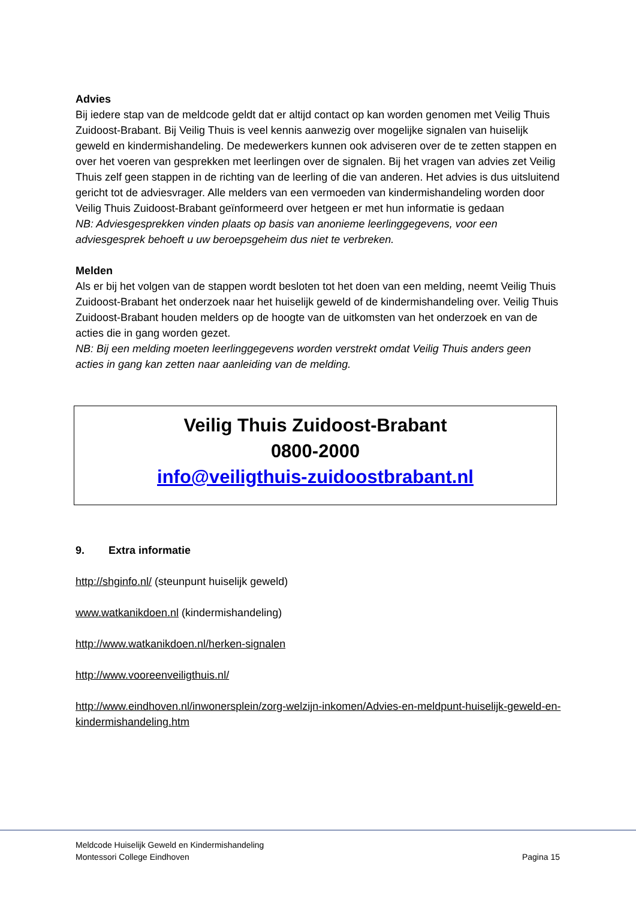Advies
Bij iedere stap van de meldcode geldt dat er altijd contact op kan worden genomen met Veilig Thuis Zuidoost-Brabant. Bij Veilig Thuis is veel kennis aanwezig over mogelijke signalen van huiselijk geweld en kindermishandeling. De medewerkers kunnen ook adviseren over de te zetten stappen en over het voeren van gesprekken met leerlingen over de signalen. Bij het vragen van advies zet Veilig Thuis zelf geen stappen in de richting van de leerling of die van anderen. Het advies is dus uitsluitend gericht tot de adviesvrager. Alle melders van een vermoeden van kindermishandeling worden door Veilig Thuis Zuidoost-Brabant geïnformeerd over hetgeen er met hun informatie is gedaan
NB: Adviesgesprekken vinden plaats op basis van anonieme leerlinggegevens, voor een adviesgesprek behoeft u uw beroepsgeheim dus niet te verbreken.
Melden
Als er bij het volgen van de stappen wordt besloten tot het doen van een melding, neemt Veilig Thuis Zuidoost-Brabant het onderzoek naar het huiselijk geweld of de kindermishandeling over. Veilig Thuis Zuidoost-Brabant houden melders op de hoogte van de uitkomsten van het onderzoek en van de acties die in gang worden gezet.
NB: Bij een melding moeten leerlinggegevens worden verstrekt omdat Veilig Thuis anders geen acties in gang kan zetten naar aanleiding van de melding.
Veilig Thuis Zuidoost-Brabant
0800-2000
info@veiligthuis-zuidoostbrabant.nl
9. Extra informatie
http://shginfo.nl/ (steunpunt huiselijk geweld)
www.watkanikdoen.nl (kindermishandeling)
http://www.watkanikdoen.nl/herken-signalen
http://www.vooreenveiligthuis.nl/
http://www.eindhoven.nl/inwonersplein/zorg-welzijn-inkomen/Advies-en-meldpunt-huiselijk-geweld-en-kindermishandeling.htm
Meldcode Huiselijk Geweld en Kindermishandeling
Montessori College Eindhoven
Pagina 15